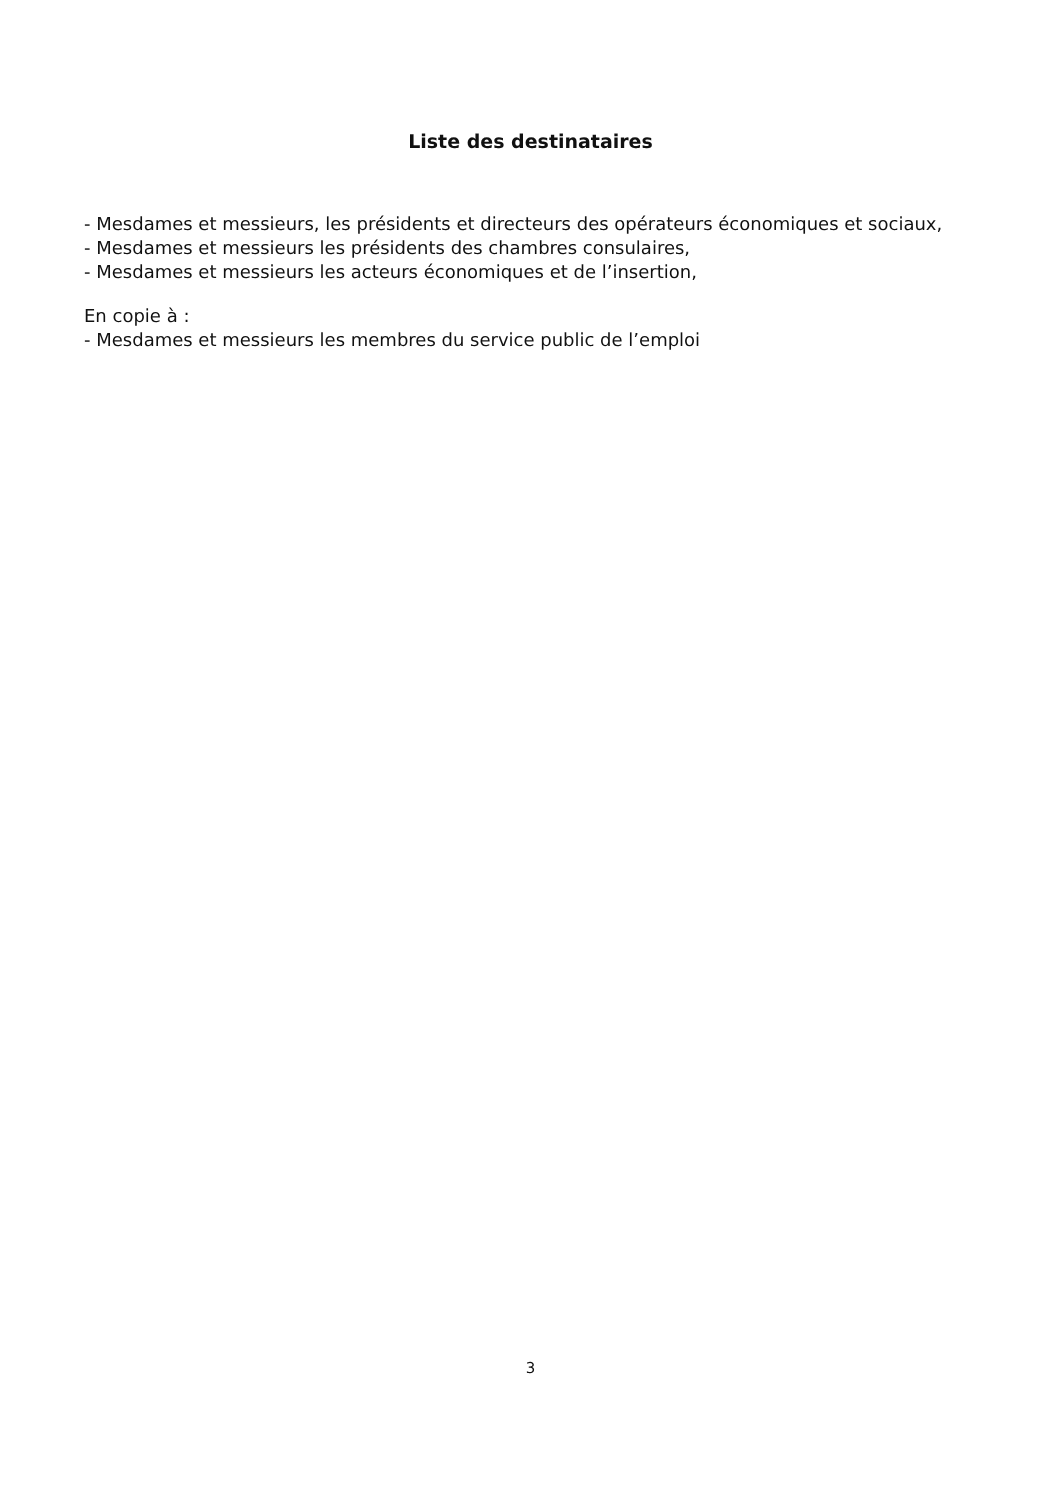Liste des destinataires
- Mesdames et messieurs, les présidents et directeurs des opérateurs économiques et sociaux,
- Mesdames et messieurs les présidents des chambres consulaires,
- Mesdames et messieurs les acteurs économiques et de l’insertion,
En copie à :
- Mesdames et messieurs les membres du service public de l’emploi
3